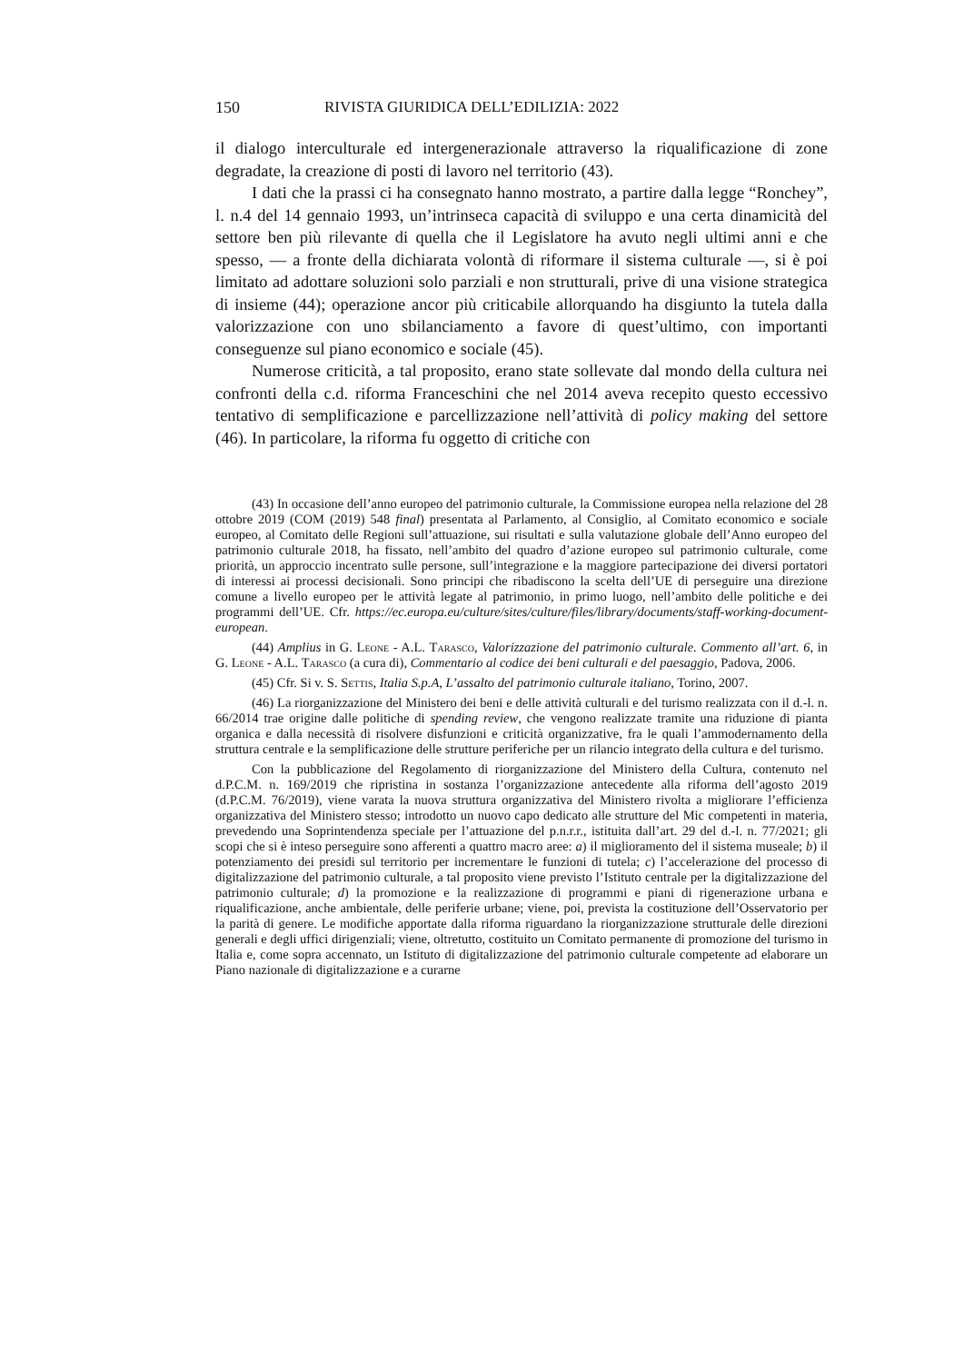150 RIVISTA GIURIDICA DELL’EDILIZIA: 2022
il dialogo interculturale ed intergenerazionale attraverso la riqualificazione di zone degradate, la creazione di posti di lavoro nel territorio (43).
I dati che la prassi ci ha consegnato hanno mostrato, a partire dalla legge “Ronchey”, l. n.4 del 14 gennaio 1993, un’intrinseca capacità di sviluppo e una certa dinamicità del settore ben più rilevante di quella che il Legislatore ha avuto negli ultimi anni e che spesso, — a fronte della dichiarata volontà di riformare il sistema culturale —, si è poi limitato ad adottare soluzioni solo parziali e non strutturali, prive di una visione strategica di insieme (44); operazione ancor più criticabile allorquando ha disgiunto la tutela dalla valorizzazione con uno sbilanciamento a favore di quest’ultimo, con importanti conseguenze sul piano economico e sociale (45).
Numerose criticità, a tal proposito, erano state sollevate dal mondo della cultura nei confronti della c.d. riforma Franceschini che nel 2014 aveva recepito questo eccessivo tentativo di semplificazione e parcellizzazione nell’attività di policy making del settore (46). In particolare, la riforma fu oggetto di critiche con
(43) In occasione dell’anno europeo del patrimonio culturale, la Commissione europea nella relazione del 28 ottobre 2019 (COM (2019) 548 final) presentata al Parlamento, al Consiglio, al Comitato economico e sociale europeo, al Comitato delle Regioni sull’attuazione, sui risultati e sulla valutazione globale dell’Anno europeo del patrimonio culturale 2018, ha fissato, nell’ambito del quadro d’azione europeo sul patrimonio culturale, come priorità, un approccio incentrato sulle persone, sull’integrazione e la maggiore partecipazione dei diversi portatori di interessi ai processi decisionali. Sono principi che ribadiscono la scelta dell’UE di perseguire una direzione comune a livello europeo per le attività legate al patrimonio, in primo luogo, nell’ambito delle politiche e dei programmi dell’UE. Cfr. https://ec.europa.eu/culture/sites/culture/files/library/documents/staff-working-document-european.
(44) Amplius in G. Leone - A.L. Tarasco, Valorizzazione del patrimonio culturale. Commento all’art. 6, in G. Leone - A.L. Tarasco (a cura di), Commentario al codice dei beni culturali e del paesaggio, Padova, 2006.
(45) Cfr. Si v. S. Settis, Italia S.p.A, L’assalto del patrimonio culturale italiano, Torino, 2007.
(46) La riorganizzazione del Ministero dei beni e delle attività culturali e del turismo realizzata con il d.-l. n. 66/2014 trae origine dalle politiche di spending review, che vengono realizzate tramite una riduzione di pianta organica e dalla necessità di risolvere disfunzioni e criticità organizzative, fra le quali l’ammodernamento della struttura centrale e la semplificazione delle strutture periferiche per un rilancio integrato della cultura e del turismo.
Con la pubblicazione del Regolamento di riorganizzazione del Ministero della Cultura, contenuto nel d.P.C.M. n. 169/2019 che ripristina in sostanza l’organizzazione antecedente alla riforma dell’agosto 2019 (d.P.C.M. 76/2019), viene varata la nuova struttura organizzativa del Ministero rivolta a migliorare l’efficienza organizzativa del Ministero stesso; introdotto un nuovo capo dedicato alle strutture del Mic competenti in materia, prevedendo una Soprintendenza speciale per l’attuazione del p.n.r.r., istituita dall’art. 29 del d.-l. n. 77/2021; gli scopi che si è inteso perseguire sono afferenti a quattro macro aree: a) il miglioramento del il sistema museale; b) il potenziamento dei presidi sul territorio per incrementare le funzioni di tutela; c) l’accelerazione del processo di digitalizzazione del patrimonio culturale, a tal proposito viene previsto l’Istituto centrale per la digitalizzazione del patrimonio culturale; d) la promozione e la realizzazione di programmi e piani di rigenerazione urbana e riqualificazione, anche ambientale, delle periferie urbane; viene, poi, prevista la costituzione dell’Osservatorio per la parità di genere. Le modifiche apportate dalla riforma riguardano la riorganizzazione strutturale delle direzioni generali e degli uffici dirigenziali; viene, oltretutto, costituito un Comitato permanente di promozione del turismo in Italia e, come sopra accennato, un Istituto di digitalizzazione del patrimonio culturale competente ad elaborare un Piano nazionale di digitalizzazione e a curarne